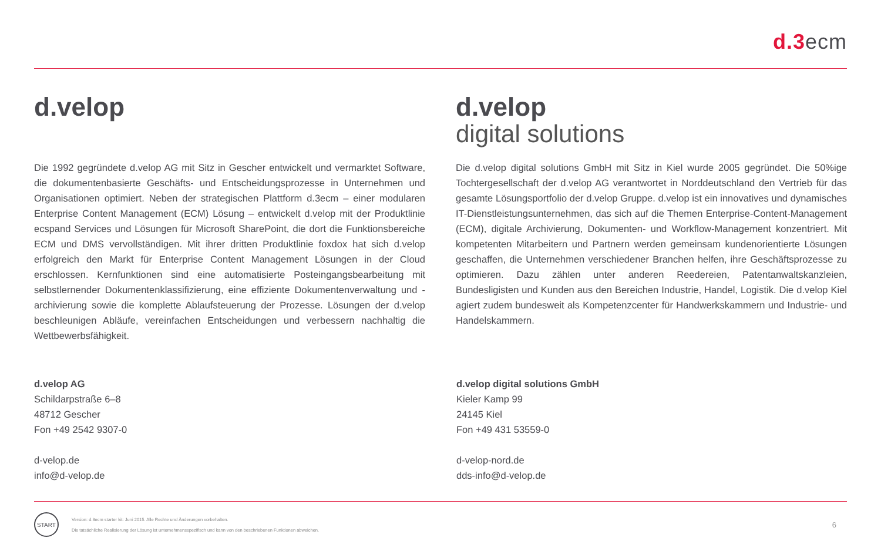d.3ecm
d.velop
Die 1992 gegründete d.velop AG mit Sitz in Gescher entwickelt und vermarktet Software, die dokumentenbasierte Geschäfts- und Entscheidungsprozesse in Unternehmen und Organisationen optimiert. Neben der strategischen Plattform d.3ecm – einer modularen Enterprise Content Management (ECM) Lösung – entwickelt d.velop mit der Produktlinie ecspand Services und Lösungen für Microsoft SharePoint, die dort die Funktionsbereiche ECM und DMS vervollständigen. Mit ihrer dritten Produktlinie foxdox hat sich d.velop erfolgreich den Markt für Enterprise Content Management Lösungen in der Cloud erschlossen. Kernfunktionen sind eine automatisierte Posteingangsbearbeitung mit selbstlernender Dokumentenklassifizierung, eine effiziente Dokumentenverwaltung und -archivierung sowie die komplette Ablaufsteuerung der Prozesse. Lösungen der d.velop beschleunigen Abläufe, vereinfachen Entscheidungen und verbessern nachhaltig die Wettbewerbsfähigkeit.
d.velop
digital solutions
Die d.velop digital solutions GmbH mit Sitz in Kiel wurde 2005 gegründet. Die 50%ige Tochtergesellschaft der d.velop AG verantwortet in Norddeutschland den Vertrieb für das gesamte Lösungsportfolio der d.velop Gruppe. d.velop ist ein innovatives und dynamisches IT-Dienstleistungsunternehmen, das sich auf die Themen Enterprise-Content-Management (ECM), digitale Archivierung, Dokumenten- und Workflow-Management konzentriert. Mit kompetenten Mitarbeitern und Partnern werden gemeinsam kundenorientierte Lösungen geschaffen, die Unternehmen verschiedener Branchen helfen, ihre Geschäftsprozesse zu optimieren. Dazu zählen unter anderen Reedereien, Patentanwaltskanzleien, Bundesligisten und Kunden aus den Bereichen Industrie, Handel, Logistik. Die d.velop Kiel agiert zudem bundesweit als Kompetenzcenter für Handwerkskammern und Industrie- und Handelskammern.
d.velop AG
Schildarpstraße 6–8
48712 Gescher
Fon +49 2542 9307-0
d-velop.de
info@d-velop.de
d.velop digital solutions GmbH
Kieler Kamp 99
24145 Kiel
Fon +49 431 53559-0
d-velop-nord.de
dds-info@d-velop.de
START
Version: d.3ecm starter kit: Juni 2015. Alle Rechte und Änderungen vorbehalten.
Die tatsächliche Realisierung der Lösung ist unternehmensspezifisch und kann von den beschriebenen Funktionen abweichen.
6